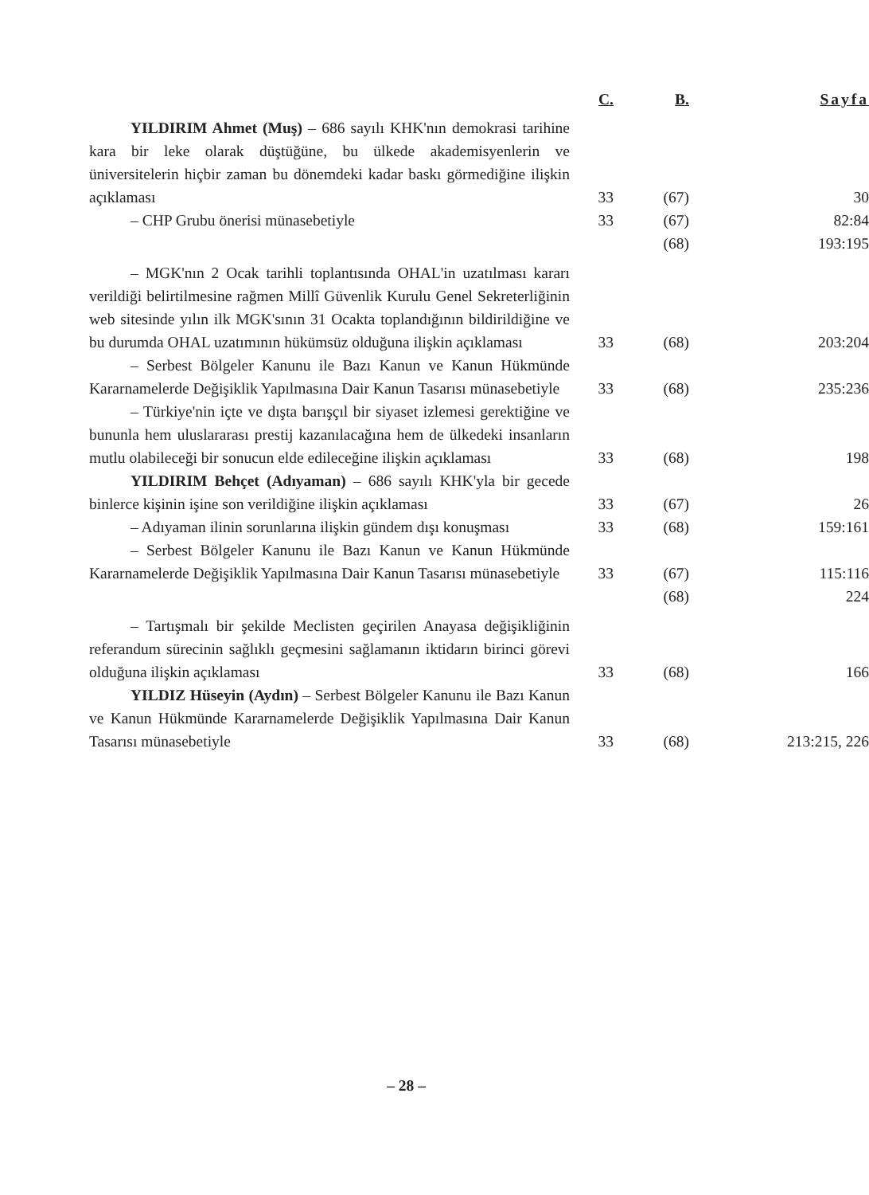| | C. | B. | Sayfa |
| --- | --- | --- | --- |
| YILDIRIM Ahmet (Muş) – 686 sayılı KHK'nın demokrasi tarihine kara bir leke olarak düştüğüne, bu ülkede akademisyenlerin ve üniversitelerin hiçbir zaman bu dönemdeki kadar baskı görmediğine ilişkin açıklaması | 33 | (67) | 30 |
| – CHP Grubu önerisi münasebetiyle | 33 | (67) | 82:84 |
| | | (68) | 193:195 |
| – MGK'nın 2 Ocak tarihli toplantısında OHAL'in uzatılması kararı verildiği belirtilmesine rağmen Millî Güvenlik Kurulu Genel Sekreterliğinin web sitesinde yılın ilk MGK'sının 31 Ocakta toplandığının bildirildiğine ve bu durumda OHAL uzatımının hükümsüz olduğuna ilişkin açıklaması | 33 | (68) | 203:204 |
| – Serbest Bölgeler Kanunu ile Bazı Kanun ve Kanun Hükmünde Kararnamelerde Değişiklik Yapılmasına Dair Kanun Tasarısı münasebetiyle | 33 | (68) | 235:236 |
| – Türkiye'nin içte ve dışta barışçıl bir siyaset izlemesi gerektiğine ve bununla hem uluslararası prestij kazanılacağına hem de ülkedeki insanların mutlu olabileceği bir sonucun elde edileceğine ilişkin açıklaması | 33 | (68) | 198 |
| YILDIRIM Behçet (Adıyaman) – 686 sayılı KHK'yla bir gecede binlerce kişinin işine son verildiğine ilişkin açıklaması | 33 | (67) | 26 |
| – Adıyaman ilinin sorunlarına ilişkin gündem dışı konuşması | 33 | (68) | 159:161 |
| – Serbest Bölgeler Kanunu ile Bazı Kanun ve Kanun Hükmünde Kararnamelerde Değişiklik Yapılmasına Dair Kanun Tasarısı münasebetiyle | 33 | (67) | 115:116 |
| | | (68) | 224 |
| – Tartışmalı bir şekilde Meclisten geçirilen Anayasa değişikliğinin referandum sürecinin sağlıklı geçmesini sağlamanın iktidarın birinci görevi olduğuna ilişkin açıklaması | 33 | (68) | 166 |
| YILDIZ Hüseyin (Aydın) – Serbest Bölgeler Kanunu ile Bazı Kanun ve Kanun Hükmünde Kararnamelerde Değişiklik Yapılmasına Dair Kanun Tasarısı münasebetiyle | 33 | (68) | 213:215, 226 |
– 28 –